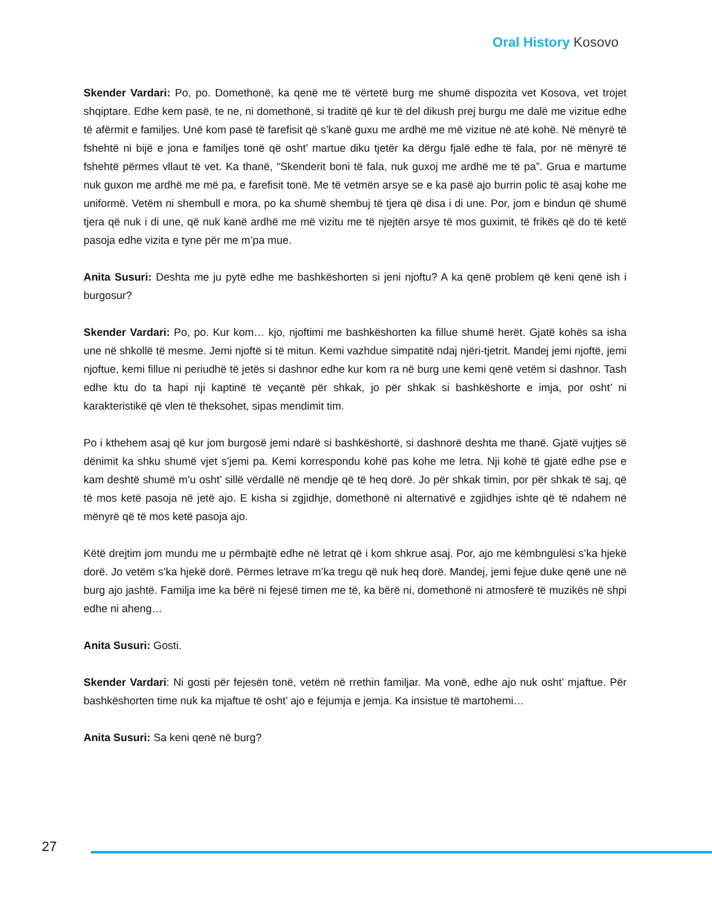Oral History Kosovo
Skender Vardari: Po, po. Domethonë, ka qenë me të vërtetë burg me shumë dispozita vet Kosova, vet trojet shqiptare. Edhe kem pasë, te ne, ni domethonë, si traditë që kur të del dikush prej burgu me dalë me vizitue edhe të afërmit e familjes. Unë kom pasë të farefisit që s’kanë guxu me ardhë me më vizitue në atë kohë. Në mënyrë të fshehtë ni bijë e jona e familjes tonë që osht’ martue diku tjetër ka dërgu fjalë edhe të fala, por në mënyrë të fshehtë përmes vllaut të vet. Ka thanë, “Skenderit boni të fala, nuk guxoj me ardhë me të pa”. Grua e martume nuk guxon me ardhë me më pa, e farefisit tonë. Me të vetmën arsye se e ka pasë ajo burrin polic të asaj kohe me uniformë. Vetëm ni shembull e mora, po ka shumë shembuj të tjera që disa i di une. Por, jom e bindun që shumë tjera që nuk i di une, që nuk kanë ardhë me më vizitu me të njejtën arsye të mos guximit, të frikës që do të ketë pasoja edhe vizita e tyne për me m’pa mue.
Anita Susuri: Deshta me ju pytë edhe me bashkëshorten si jeni njoftu? A ka qenë problem që keni qenë ish i burgosur?
Skender Vardari: Po, po. Kur kom… kjo, njoftimi me bashkëshorten ka fillue shumë herët. Gjatë kohës sa isha une në shkollë të mesme. Jemi njoftë si të mitun. Kemi vazhdue simpatitë ndaj njëri-tjetrit. Mandej jemi njoftë, jemi njoftue, kemi fillue ni periudhë të jetës si dashnor edhe kur kom ra në burg une kemi qenë vetëm si dashnor. Tash edhe ktu do ta hapi nji kaptinë të veçantë për shkak, jo për shkak si bashkëshorte e imja, por osht’ ni karakteristikë që vlen të theksohet, sipas mendimit tim.
Po i kthehem asaj që kur jom burgosë jemi ndarë si bashkëshortë, si dashnorë deshta me thanë. Gjatë vujtjes së dënimit ka shku shumë vjet s’jemi pa. Kemi korrespondu kohë pas kohe me letra. Nji kohë të gjatë edhe pse e kam deshtë shumë m’u osht’ sillë vërdallë në mendje që të heq dorë. Jo për shkak timin, por për shkak të saj, që të mos ketë pasoja në jetë ajo. E kisha si zgjidhje, domethonë ni alternativë e zgjidhjes ishte që të ndahem në mënyrë që të mos ketë pasoja ajo.
Këtë drejtim jom mundu me u përmbajtë edhe në letrat që i kom shkrue asaj. Por, ajo me këmbngulësi s’ka hjekë dorë. Jo vetëm s’ka hjekë dorë. Përmes letrave m’ka tregu që nuk heq dorë. Mandej, jemi fejue duke qenë une në burg ajo jashtë. Familja ime ka bërë ni fejesë timen me të, ka bërë ni, domethonë ni atmosferë të muzikës në shpi edhe ni aheng…
Anita Susuri: Gosti.
Skender Vardari: Ni gosti për fejesën tonë, vetëm në rrethin familjar. Ma vonë, edhe ajo nuk osht’ mjaftue. Për bashkëshorten time nuk ka mjaftue të osht’ ajo e fejumja e jemja. Ka insistue të martohemi…
Anita Susuri: Sa keni qenë në burg?
27